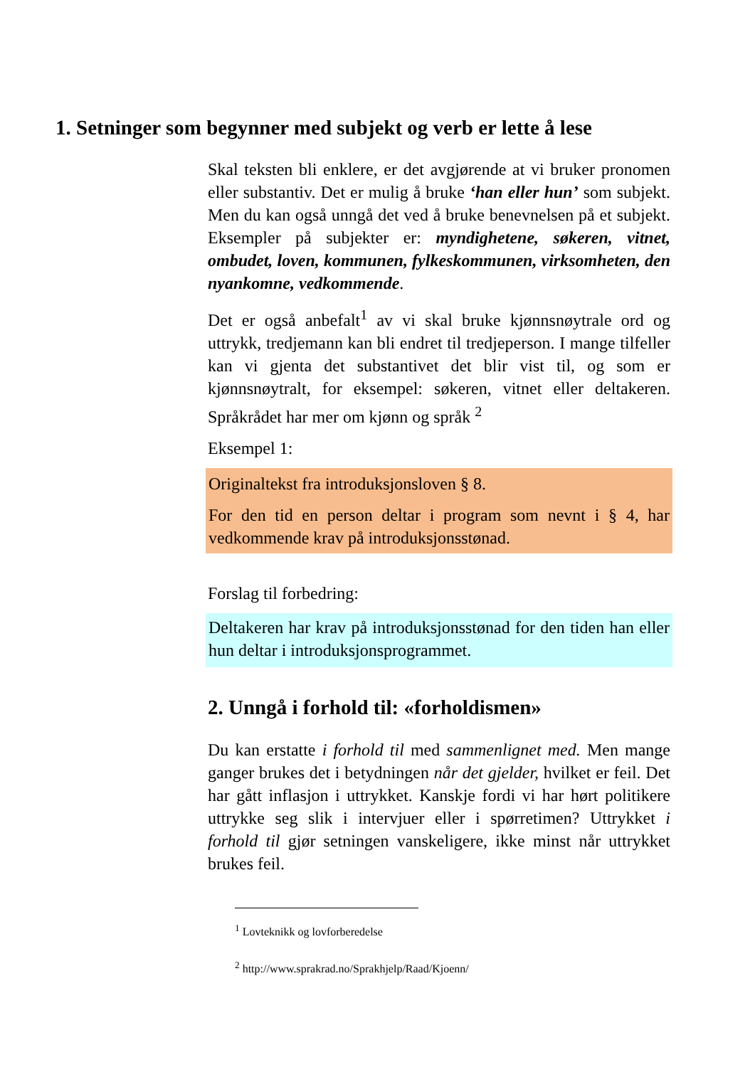1. Setninger som begynner med subjekt og verb er lette å lese
Skal teksten bli enklere, er det avgjørende at vi bruker pronomen eller substantiv. Det er mulig å bruke ‘han eller hun’ som subjekt. Men du kan også unngå det ved å bruke benevnelsen på et subjekt. Eksempler på subjekter er: myndighetene, søkeren, vitnet, ombudet, loven, kommunen, fylkeskommunen, virksomheten, den nyankomne, vedkommende.
Det er også anbefalt<sup>1</sup> av vi skal bruke kjønnsnøytrale ord og uttrykk, tredjemann kan bli endret til tredjeperson. I mange tilfeller kan vi gjenta det substantivet det blir vist til, og som er kjønnsnøytralt, for eksempel: søkeren, vitnet eller deltakeren. Språkrådet har mer om kjønn og språk <sup>2</sup>
Eksempel 1:
Originaltekst fra introduksjonsloven § 8.
For den tid en person deltar i program som nevnt i § 4, har vedkommende krav på introduksjonsstønad.
Forslag til forbedring:
Deltakeren har krav på introduksjonsstønad for den tiden han eller hun deltar i introduksjonsprogrammet.
2. Unngå i forhold til: «forholdismen»
Du kan erstatte i forhold til med sammenlignet med. Men mange ganger brukes det i betydningen når det gjelder, hvilket er feil. Det har gått inflasjon i uttrykket. Kanskje fordi vi har hørt politikere uttrykke seg slik i intervjuer eller i spørretimen? Uttrykket i forhold til gjør setningen vanskeligere, ikke minst når uttrykket brukes feil.
<sup>1</sup> Lovteknikk og lovforberedelse
<sup>2</sup> http://www.sprakrad.no/Sprakhjelp/Raad/Kjoenn/